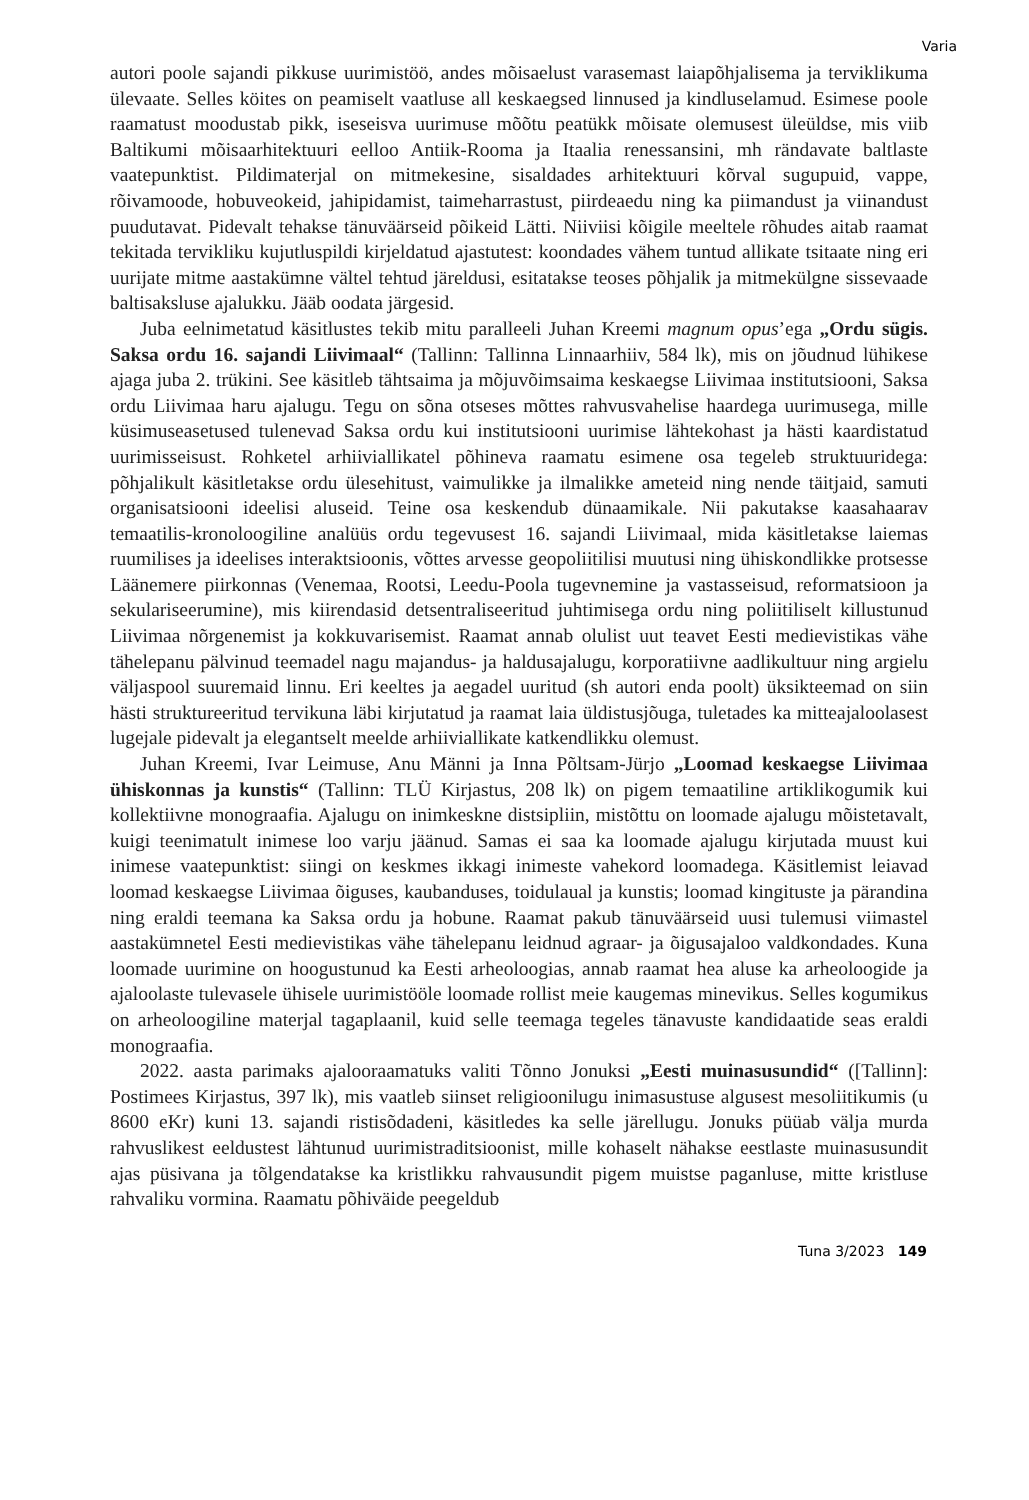Varia
autori poole sajandi pikkuse uurimistöö, andes mõisaelust varasemast laiapõhjalisema ja terviklikuma ülevaate. Selles köites on peamiselt vaatluse all keskaegsed linnused ja kindluselamud. Esimese poole raamatust moodustab pikk, iseseisva uurimuse mõõtu peatükk mõisate olemusest üleüldse, mis viib Baltikumi mõisaarhitektuuri eelloo Antiik-Rooma ja Itaalia renessansini, mh rändavate baltlaste vaatepunktist. Pildimaterjal on mitmekesine, sisaldades arhitektuuri kõrval sugupuid, vappe, rõivamoode, hobuveokeid, jahipidamist, taimeharrastust, piirdeaedu ning ka piimandust ja viinandust puudutavat. Pidevalt tehakse tänuväärseid põikeid Lätti. Niiviisi kõigile meeltele rõhudes aitab raamat tekitada tervikliku kujutluspildi kirjeldatud ajastutest: koondades vähem tuntud allikate tsitaate ning eri uurijate mitme aastakümne vältel tehtud järeldusi, esitatakse teoses põhjalik ja mitmekülgne sissevaade baltisakslus­e ajalukku. Jääb oodata järgesid.
Juba eelnimetatud käsitlustes tekib mitu paralleeli Juhan Kreemi magnum opus’ega „Ordu sügis. Saksa ordu 16. sajandi Liivimaal“ (Tallinn: Tallinna Linnaarhiiv, 584 lk), mis on jõudnud lühikese ajaga juba 2. trükini. See käsitleb tähtsaima ja mõjuvõimsaima keskaegse Liivimaa institutsiooni, Saksa ordu Liivimaa haru ajalugu. Tegu on sõna otseses mõttes rahvusvahelise haardega uurimusega, mille küsimuseasetused tulenevad Saksa ordu kui institutsiooni uurimise lähtekohast ja hästi kaardistatud uurimisseisust. Rohketel arhiiviallikatel põhineva raamatu esimene osa tegeleb struktuuridega: põhjalikult käsitletakse ordu ülesehitust, vaimulikke ja ilmalikke ameteid ning nende täitjaid, samuti organisatsiooni ideelisi aluseid. Teine osa keskendub dünaamikale. Nii pakutakse kaasahaarav temaatilis-kronoloogiline analüüs ordu tegevusest 16. sajandi Liivimaal, mida käsitletakse laiemas ruumilises ja ideelises interaktsioonis, võttes arvesse geopoliitilisi muutusi ning ühiskondlikke protsesse Läänemere piirkonnas (Venemaa, Rootsi, Leedu-Poola tugevnemine ja vastasseisud, reformatsioon ja sekulariseerumine), mis kiirendasid detsentraliseeritud juhtimisega ordu ning poliitiliselt killustunud Liivimaa nõrgenemist ja kokkuvarisemist. Raamat annab olulist uut teavet Eesti medievistikas vähe tähelepanu pälvinud teemadel nagu majandus- ja haldusajalugu, korporatiivne aadlikultuur ning argielu väljaspool suuremaid linnu. Eri keeltes ja aegadel uuritud (sh autori enda poolt) üksikteemad on siin hästi struktureeritud tervikuna läbi kirjutatud ja raamat laia üldistusjõuga, tuletades ka mitteajaloolasest lugejale pidevalt ja elegantselt meelde arhiiviallikate katkendlikku olemust.
Juhan Kreemi, Ivar Leimuse, Anu Männi ja Inna Põltsam-Jürjo „Loomad keskaegse Liivimaa ühiskonnas ja kunstis“ (Tallinn: TLÜ Kirjastus, 208 lk) on pigem temaatiline artiklikogumik kui kollektiivne monograafia. Ajalugu on inimkeskne distsipliin, mistõttu on loomade ajalugu mõistetavalt, kuigi teenimatult inimese loo varju jäänud. Samas ei saa ka loomade ajalugu kirjutada muust kui inimese vaatepunktist: siingi on keskmes ikkagi inimeste vahekord loomadega. Käsitlemist leiavad loomad keskaegse Liivimaa õiguses, kaubanduses, toidulaual ja kunstis; loomad kingituste ja pärandina ning eraldi teemana ka Saksa ordu ja hobune. Raamat pakub tänuväärseid uusi tulemusi viimastel aastakümnetel Eesti medievistikas vähe tähelepanu leidnud agraar- ja õigusajaloo valdkondades. Kuna loomade uurimine on hoogustunud ka Eesti arheoloogias, annab raamat hea aluse ka arheoloogide ja ajaloolaste tulevasele ühisele uurimistööle loomade rollist meie kaugemas minevikus. Selles kogumikus on arheoloogiline materjal tagaplaanil, kuid selle teemaga tegeles tänavuste kandidaatide seas eraldi monograafia.
2022. aasta parimaks ajalooraamatuks valiti Tõnno Jonuksi „Eesti muinasusundid“ ([Tallinn]: Postimees Kirjastus, 397 lk), mis vaatleb siinset religioonilugu inimasustuse algusest mesoliitikumis (u 8600 eKr) kuni 13. sajandi ristisõdadeni, käsitledes ka selle järellugu. Jonuks püüab välja murda rahvuslikest eeldustest lähtunud uurimistraditsioonist, mille kohaselt nähakse eestlaste muinasusundit ajas püsivana ja tõlgendatakse ka kristlikku rahvausundit pigem muistse paganluse, mitte kristluse rahvaliku vormina. Raamatu põhiväide peegeldub
Tuna 3/2023 149